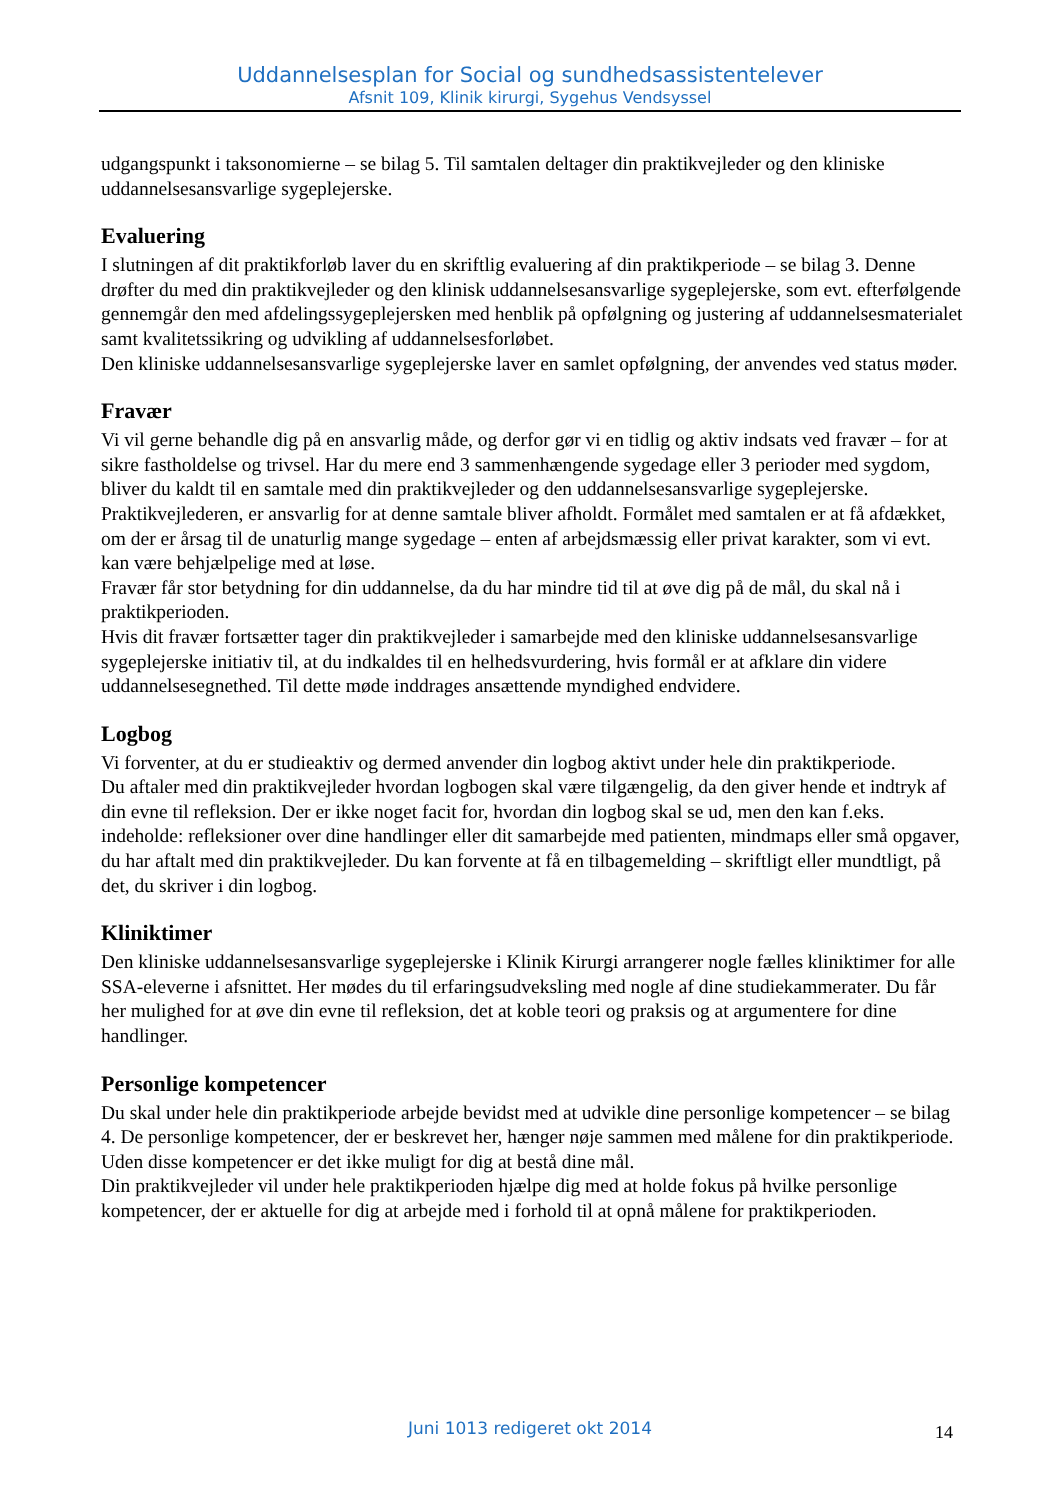Uddannelsesplan for Social og sundhedsassistentelever
Afsnit 109, Klinik kirurgi, Sygehus Vendsyssel
udgangspunkt i taksonomierne – se bilag 5. Til samtalen deltager din praktikvejleder og den kliniske uddannelsesansvarlige sygeplejerske.
Evaluering
I slutningen af dit praktikforløb laver du en skriftlig evaluering af din praktikperiode – se bilag 3. Denne drøfter du med din praktikvejleder og den klinisk uddannelsesansvarlige sygeplejerske, som evt. efterfølgende gennemgår den med afdelingssygeplejersken med henblik på opfølgning og justering af uddannelsesmaterialet samt kvalitetssikring og udvikling af uddannelsesforløbet.
Den kliniske uddannelsesansvarlige sygeplejerske laver en samlet opfølgning, der anvendes ved status møder.
Fravær
Vi vil gerne behandle dig på en ansvarlig måde, og derfor gør vi en tidlig og aktiv indsats ved fravær – for at sikre fastholdelse og trivsel. Har du mere end 3 sammenhængende sygedage eller 3 perioder med sygdom, bliver du kaldt til en samtale med din praktikvejleder og den uddannelsesansvarlige sygeplejerske. Praktikvejlederen, er ansvarlig for at denne samtale bliver afholdt. Formålet med samtalen er at få afdækket, om der er årsag til de unaturlig mange sygedage – enten af arbejdsmæssig eller privat karakter, som vi evt. kan være behjælpelige med at løse.
Fravær får stor betydning for din uddannelse, da du har mindre tid til at øve dig på de mål, du skal nå i praktikperioden.
Hvis dit fravær fortsætter tager din praktikvejleder i samarbejde med den kliniske uddannelsesansvarlige sygeplejerske initiativ til, at du indkaldes til en helhedsvurdering, hvis formål er at afklare din videre uddannelsesegnethed. Til dette møde inddrages ansættende myndighed endvidere.
Logbog
Vi forventer, at du er studieaktiv og dermed anvender din logbog aktivt under hele din praktikperiode.
Du aftaler med din praktikvejleder hvordan logbogen skal være tilgængelig, da den giver hende et indtryk af din evne til refleksion. Der er ikke noget facit for, hvordan din logbog skal se ud, men den kan f.eks. indeholde: refleksioner over dine handlinger eller dit samarbejde med patienten, mindmaps eller små opgaver, du har aftalt med din praktikvejleder. Du kan forvente at få en tilbagemelding – skriftligt eller mundtligt, på det, du skriver i din logbog.
Kliniktimer
Den kliniske uddannelsesansvarlige sygeplejerske i Klinik Kirurgi arrangerer nogle fælles kliniktimer for alle SSA-eleverne i afsnittet. Her mødes du til erfaringsudveksling med nogle af dine studiekammerater. Du får her mulighed for at øve din evne til refleksion, det at koble teori og praksis og at argumentere for dine handlinger.
Personlige kompetencer
Du skal under hele din praktikperiode arbejde bevidst med at udvikle dine personlige kompetencer – se bilag 4. De personlige kompetencer, der er beskrevet her, hænger nøje sammen med målene for din praktikperiode. Uden disse kompetencer er det ikke muligt for dig at bestå dine mål.
Din praktikvejleder vil under hele praktikperioden hjælpe dig med at holde fokus på hvilke personlige kompetencer, der er aktuelle for dig at arbejde med i forhold til at opnå målene for praktikperioden.
Juni 1013 redigeret okt 2014 14